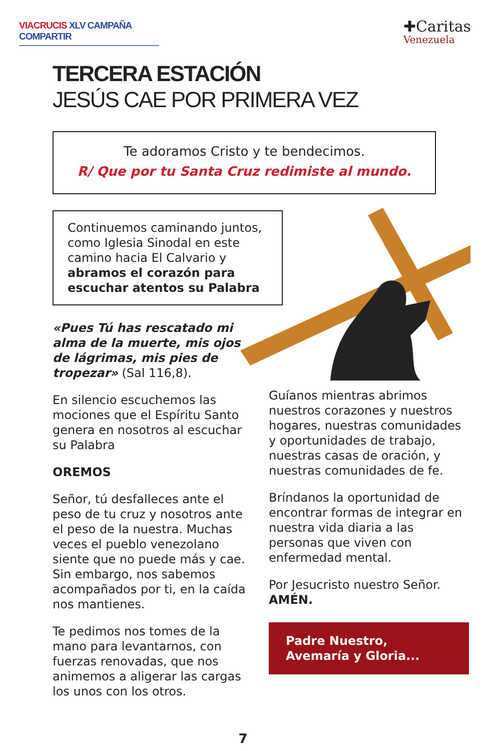VIACRUCIS XLV CAMPAÑA COMPARTIR
✚Caritas
Venezuela
TERCERA ESTACIÓN
JESÚS CAE POR PRIMERA VEZ
Te adoramos Cristo y te bendecimos.
R/ Que por tu Santa Cruz redimiste al mundo.
Continuemos caminando juntos, como Iglesia Sinodal en este camino hacia El Calvario y abramos el corazón para escuchar atentos su Palabra
«Pues Tú has rescatado mi alma de la muerte, mis ojos de lágrimas, mis pies de tropezar» (Sal 116,8).
En silencio escuchemos las mociones que el Espíritu Santo genera en nosotros al escuchar su Palabra
OREMOS
Señor, tú desfalleces ante el peso de tu cruz y nosotros ante el peso de la nuestra. Muchas veces el pueblo venezolano siente que no puede más y cae. Sin embargo, nos sabemos acompañados por ti, en la caída nos mantienes.
Te pedimos nos tomes de la mano para levantarnos, con fuerzas renovadas, que nos animemos a aligerar las cargas los unos con los otros.
Guíanos mientras abrimos nuestros corazones y nuestros hogares, nuestras comunidades y oportunidades de trabajo, nuestras casas de oración, y nuestras comunidades de fe.
Bríndanos la oportunidad de encontrar formas de integrar en nuestra vida diaria a las personas que viven con enfermedad mental.
Por Jesucristo nuestro Señor. AMÉN.
Padre Nuestro,
Avemaría y Gloria...
7